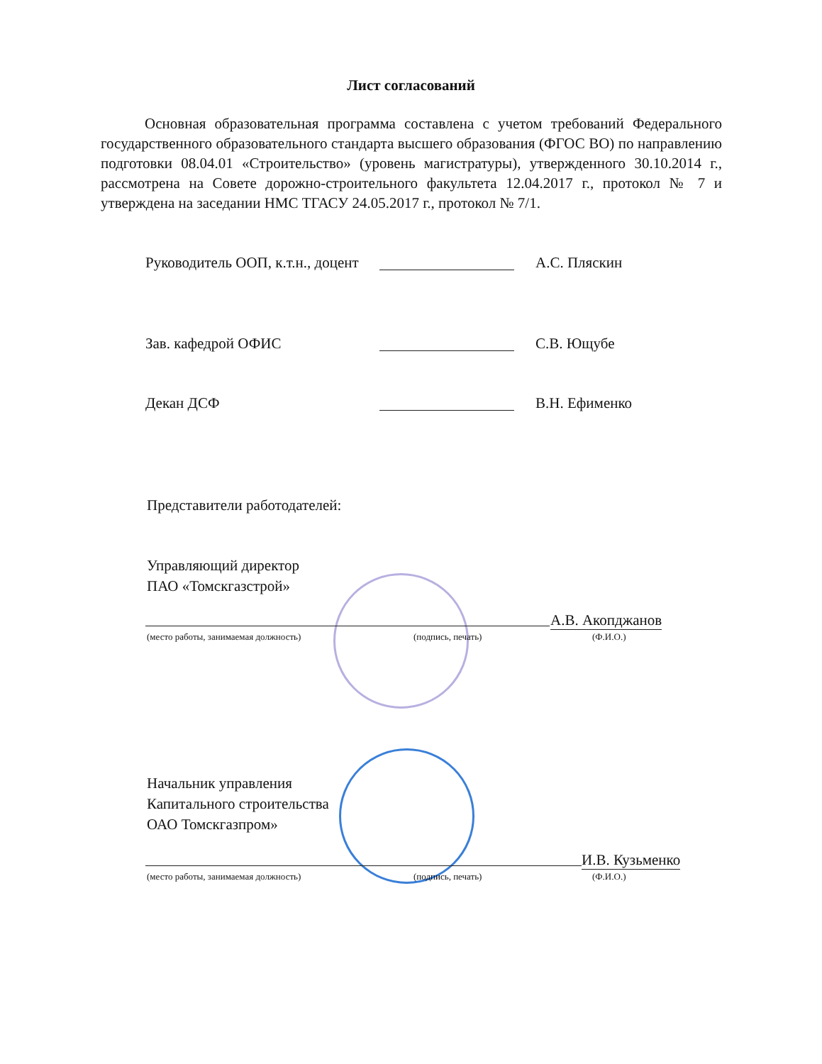Лист согласований
Основная образовательная программа составлена с учетом требований Федерального государственного образовательного стандарта высшего образования (ФГОС ВО) по направлению подготовки 08.04.01 «Строительство» (уровень магистратуры), утвержденного 30.10.2014 г., рассмотрена на Совете дорожно-строительного факультета 12.04.2017 г., протокол № 7 и утверждена на заседании НМС ТГАСУ 24.05.2017 г., протокол № 7/1.
Руководитель ООП, к.т.н., доцент А.С. Пляскин
Зав. кафедрой ОФИС С.В. Ющубе
Декан ДСФ В.Н. Ефименко
Представители работодателей:
Управляющий директор
ПАО «Томскгазстрой»
А.В. Акопджанов
(место работы, занимаемая должность)
(подпись, печать) (Ф.И.О.)
Начальник управления
Капитального строительства
ОАО Томскгазпром»
И.В. Кузьменко
(место работы, занимаемая должность)
(подпись, печать) (Ф.И.О.)